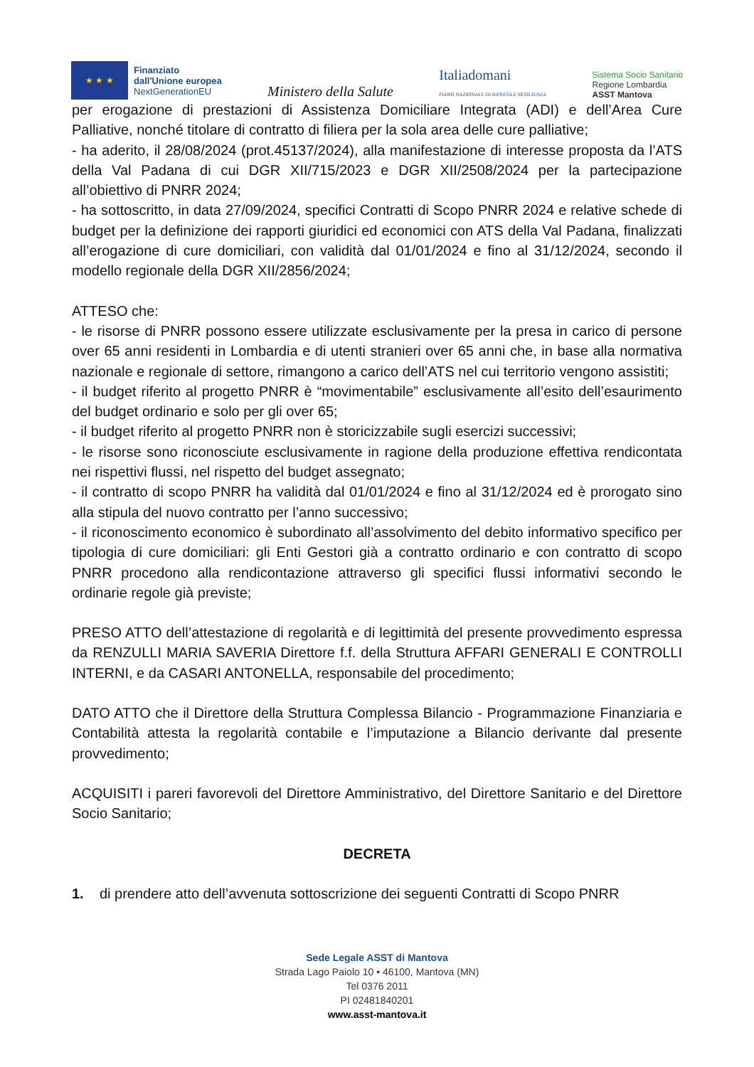★ ★ ★
Finanziato
dall'Unione europea
NextGenerationEU
Ministero della Salute
Italiadomani
PIANO NAZIONALE DI RIPRESA E RESILIENZA
Sistema Socio Sanitario
Regione Lombardia
ASST Mantova
per erogazione di prestazioni di Assistenza Domiciliare Integrata (ADI) e dell’Area Cure Palliative, nonché titolare di contratto di filiera per la sola area delle cure palliative;
- ha aderito, il 28/08/2024 (prot.45137/2024), alla manifestazione di interesse proposta da l’ATS della Val Padana di cui DGR XII/715/2023 e DGR XII/2508/2024 per la partecipazione all’obiettivo di PNRR 2024;
- ha sottoscritto, in data 27/09/2024, specifici Contratti di Scopo PNRR 2024 e relative schede di budget per la definizione dei rapporti giuridici ed economici con ATS della Val Padana, finalizzati all’erogazione di cure domiciliari, con validità dal 01/01/2024 e fino al 31/12/2024, secondo il modello regionale della DGR XII/2856/2024;
ATTESO che:
- le risorse di PNRR possono essere utilizzate esclusivamente per la presa in carico di persone over 65 anni residenti in Lombardia e di utenti stranieri over 65 anni che, in base alla normativa nazionale e regionale di settore, rimangono a carico dell’ATS nel cui territorio vengono assistiti;
- il budget riferito al progetto PNRR è “movimentabile” esclusivamente all’esito dell’esaurimento del budget ordinario e solo per gli over 65;
- il budget riferito al progetto PNRR non è storicizzabile sugli esercizi successivi;
- le risorse sono riconosciute esclusivamente in ragione della produzione effettiva rendicontata nei rispettivi flussi, nel rispetto del budget assegnato;
- il contratto di scopo PNRR ha validità dal 01/01/2024 e fino al 31/12/2024 ed è prorogato sino alla stipula del nuovo contratto per l’anno successivo;
- il riconoscimento economico è subordinato all’assolvimento del debito informativo specifico per tipologia di cure domiciliari: gli Enti Gestori già a contratto ordinario e con contratto di scopo PNRR procedono alla rendicontazione attraverso gli specifici flussi informativi secondo le ordinarie regole già previste;
PRESO ATTO dell’attestazione di regolarità e di legittimità del presente provvedimento espressa da RENZULLI MARIA SAVERIA Direttore f.f. della Struttura AFFARI GENERALI E CONTROLLI INTERNI, e da CASARI ANTONELLA, responsabile del procedimento;
DATO ATTO che il Direttore della Struttura Complessa Bilancio - Programmazione Finanziaria e Contabilità attesta la regolarità contabile e l’imputazione a Bilancio derivante dal presente provvedimento;
ACQUISITI i pareri favorevoli del Direttore Amministrativo, del Direttore Sanitario e del Direttore Socio Sanitario;
DECRETA
1. di prendere atto dell’avvenuta sottoscrizione dei seguenti Contratti di Scopo PNRR
Sede Legale ASST di Mantova
Strada Lago Paiolo 10 • 46100, Mantova (MN)
Tel 0376 2011
PI 02481840201
www.asst-mantova.it